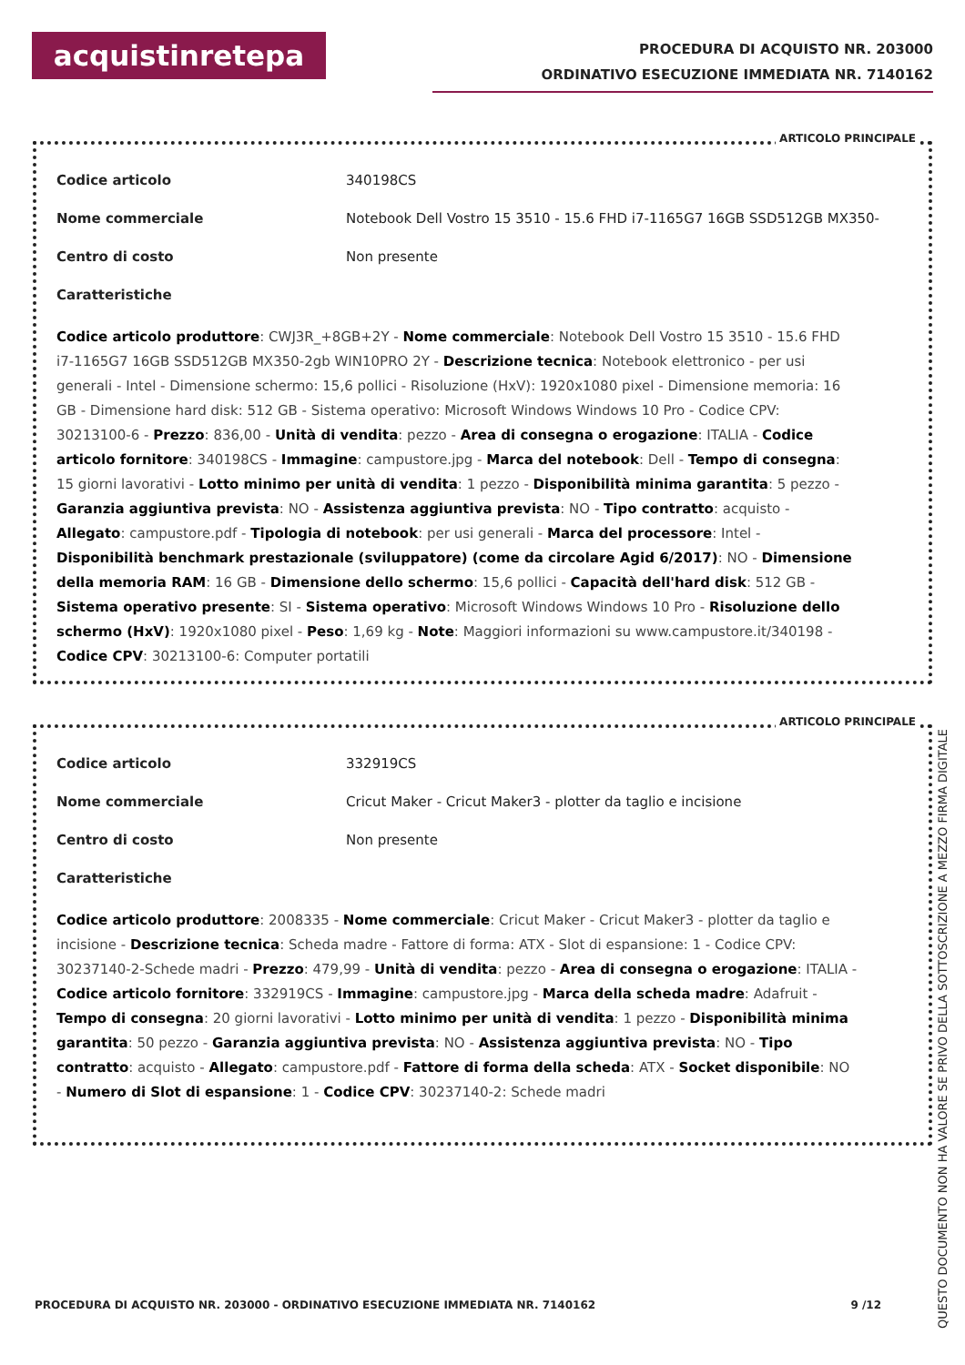acquistinretepa
PROCEDURA DI ACQUISTO NR. 203000
ORDINATIVO ESECUZIONE IMMEDIATA NR. 7140162
ARTICOLO PRINCIPALE
Codice articolo 340198CS
Nome commerciale Notebook Dell Vostro 15 3510 - 15.6 FHD i7-1165G7 16GB SSD512GB MX350-
Centro di costo Non presente
Caratteristiche
Codice articolo produttore: CWJ3R_+8GB+2Y - Nome commerciale: Notebook Dell Vostro 15 3510 - 15.6 FHD i7-1165G7 16GB SSD512GB MX350-2gb WIN10PRO 2Y - Descrizione tecnica: Notebook elettronico - per usi generali - Intel - Dimensione schermo: 15,6 pollici - Risoluzione (HxV): 1920x1080 pixel - Dimensione memoria: 16 GB - Dimensione hard disk: 512 GB - Sistema operativo: Microsoft Windows Windows 10 Pro - Codice CPV: 30213100-6 - Prezzo: 836,00 - Unità di vendita: pezzo - Area di consegna o erogazione: ITALIA - Codice articolo fornitore: 340198CS - Immagine: campustore.jpg - Marca del notebook: Dell - Tempo di consegna: 15 giorni lavorativi - Lotto minimo per unità di vendita: 1 pezzo - Disponibilità minima garantita: 5 pezzo - Garanzia aggiuntiva prevista: NO - Assistenza aggiuntiva prevista: NO - Tipo contratto: acquisto - Allegato: campustore.pdf - Tipologia di notebook: per usi generali - Marca del processore: Intel - Disponibilità benchmark prestazionale (sviluppatore) (come da circolare Agid 6/2017): NO - Dimensione della memoria RAM: 16 GB - Dimensione dello schermo: 15,6 pollici - Capacità dell'hard disk: 512 GB - Sistema operativo presente: SI - Sistema operativo: Microsoft Windows Windows 10 Pro - Risoluzione dello schermo (HxV): 1920x1080 pixel - Peso: 1,69 kg - Note: Maggiori informazioni su www.campustore.it/340198 - Codice CPV: 30213100-6: Computer portatili
ARTICOLO PRINCIPALE
Codice articolo 332919CS
Nome commerciale Cricut Maker - Cricut Maker3 - plotter da taglio e incisione
Centro di costo Non presente
Caratteristiche
Codice articolo produttore: 2008335 - Nome commerciale: Cricut Maker - Cricut Maker3 - plotter da taglio e incisione - Descrizione tecnica: Scheda madre - Fattore di forma: ATX - Slot di espansione: 1 - Codice CPV: 30237140-2-Schede madri - Prezzo: 479,99 - Unità di vendita: pezzo - Area di consegna o erogazione: ITALIA - Codice articolo fornitore: 332919CS - Immagine: campustore.jpg - Marca della scheda madre: Adafruit - Tempo di consegna: 20 giorni lavorativi - Lotto minimo per unità di vendita: 1 pezzo - Disponibilità minima garantita: 50 pezzo - Garanzia aggiuntiva prevista: NO - Assistenza aggiuntiva prevista: NO - Tipo contratto: acquisto - Allegato: campustore.pdf - Fattore di forma della scheda: ATX - Socket disponibile: NO - Numero di Slot di espansione: 1 - Codice CPV: 30237140-2: Schede madri
PROCEDURA DI ACQUISTO NR. 203000 - ORDINATIVO ESECUZIONE IMMEDIATA NR. 7140162 9 /12
QUESTO DOCUMENTO NON HA VALORE SE PRIVO DELLA SOTTOSCRIZIONE A MEZZO FIRMA DIGITALE